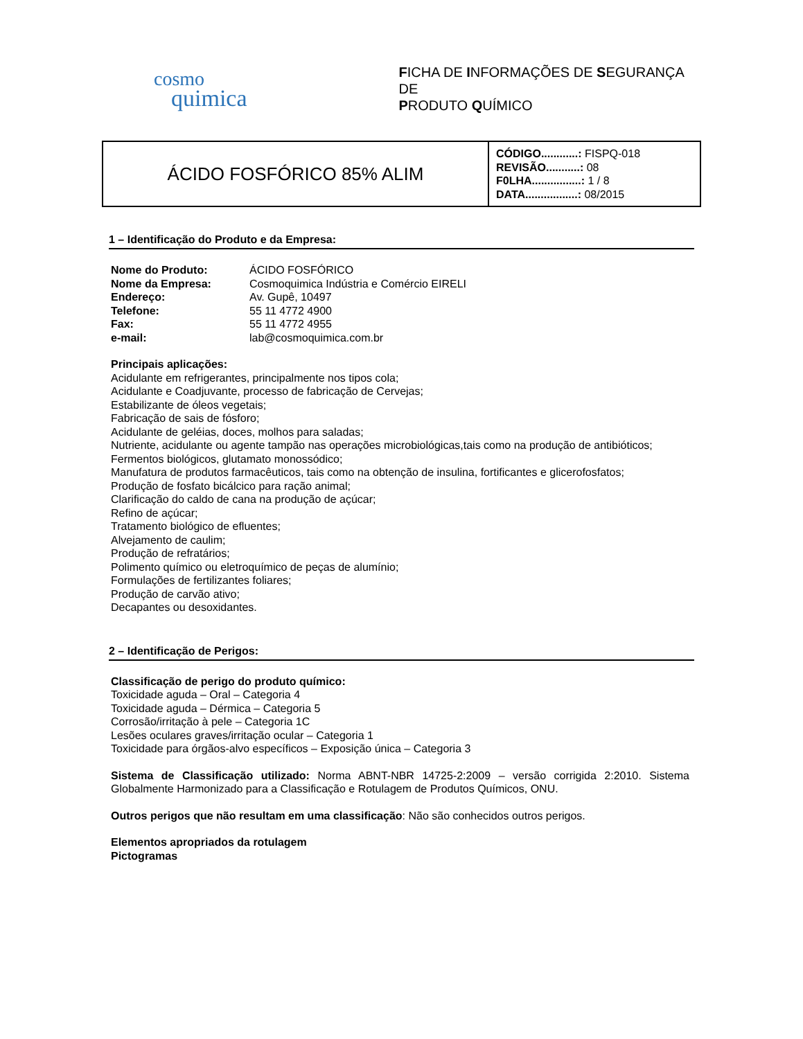cosmo
quimica
FICHA DE INFORMAÇÕES DE SEGURANÇA DE
PRODUTO QUÍMICO
| ÁCIDO FOSFÓRICO 85% ALIM | CÓDIGO............: FISPQ-018 REVISÃO...........: 08 F0LHA................: 1 / 8 DATA.................: 08/2015 |
1 – Identificação do Produto e da Empresa:
| Nome do Produto: | ÁCIDO FOSFÓRICO |
| Nome da Empresa: | Cosmoquimica Indústria e Comércio EIRELI |
| Endereço: | Av. Gupê, 10497 |
| Telefone: | 55 11 4772 4900 |
| Fax: | 55 11 4772 4955 |
| e-mail: | lab@cosmoquimica.com.br |
Principais aplicações:
Acidulante em refrigerantes, principalmente nos tipos cola;
Acidulante e Coadjuvante, processo de fabricação de Cervejas;
Estabilizante de óleos vegetais;
Fabricação de sais de fósforo;
Acidulante de geléias, doces, molhos para saladas;
Nutriente, acidulante ou agente tampão nas operações microbiológicas,tais como na produção de antibióticos;
Fermentos biológicos, glutamato monossódico;
Manufatura de produtos farmacêuticos, tais como na obtenção de insulina, fortificantes e glicerofosfatos;
Produção de fosfato bicálcico para ração animal;
Clarificação do caldo de cana na produção de açúcar;
Refino de açúcar;
Tratamento biológico de efluentes;
Alvejamento de caulim;
Produção de refratários;
Polimento químico ou eletroquímico de peças de alumínio;
Formulações de fertilizantes foliares;
Produção de carvão ativo;
Decapantes ou desoxidantes.
2 – Identificação de Perigos:
Classificação de perigo do produto químico:
Toxicidade aguda – Oral – Categoria 4
Toxicidade aguda – Dérmica – Categoria 5
Corrosão/irritação à pele – Categoria 1C
Lesões oculares graves/irritação ocular – Categoria 1
Toxicidade para órgãos-alvo específicos – Exposição única – Categoria 3
Sistema de Classificação utilizado: Norma ABNT-NBR 14725-2:2009 – versão corrigida 2:2010. Sistema Globalmente Harmonizado para a Classificação e Rotulagem de Produtos Químicos, ONU.
Outros perigos que não resultam em uma classificação: Não são conhecidos outros perigos.
Elementos apropriados da rotulagem
Pictogramas